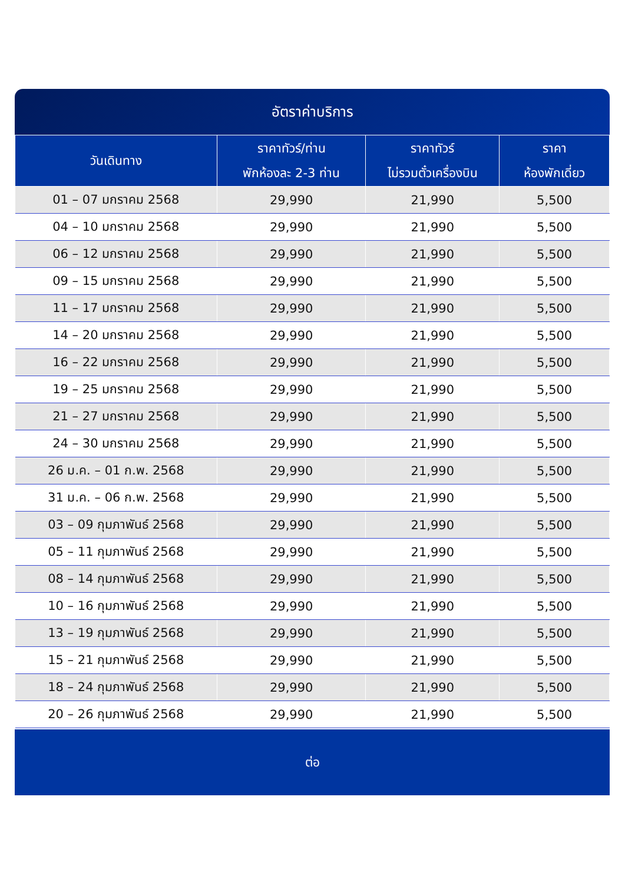อัตราค่าบริการ
| วันเดินทาง | ราคาทัวร์/ท่าน พักห้องละ 2-3 ท่าน | ราคาทัวร์ ไม่รวมตั๋วเครื่องบิน | ราคา ห้องพักเดี่ยว |
| --- | --- | --- | --- |
| 01 – 07 มกราคม 2568 | 29,990 | 21,990 | 5,500 |
| 04 – 10 มกราคม 2568 | 29,990 | 21,990 | 5,500 |
| 06 – 12 มกราคม 2568 | 29,990 | 21,990 | 5,500 |
| 09 – 15 มกราคม 2568 | 29,990 | 21,990 | 5,500 |
| 11 – 17 มกราคม 2568 | 29,990 | 21,990 | 5,500 |
| 14 – 20 มกราคม 2568 | 29,990 | 21,990 | 5,500 |
| 16 – 22 มกราคม 2568 | 29,990 | 21,990 | 5,500 |
| 19 – 25 มกราคม 2568 | 29,990 | 21,990 | 5,500 |
| 21 – 27 มกราคม 2568 | 29,990 | 21,990 | 5,500 |
| 24 – 30 มกราคม 2568 | 29,990 | 21,990 | 5,500 |
| 26 ม.ค. – 01 ก.พ. 2568 | 29,990 | 21,990 | 5,500 |
| 31 ม.ค. – 06 ก.พ. 2568 | 29,990 | 21,990 | 5,500 |
| 03 – 09 กุมภาพันธ์ 2568 | 29,990 | 21,990 | 5,500 |
| 05 – 11 กุมภาพันธ์ 2568 | 29,990 | 21,990 | 5,500 |
| 08 – 14 กุมภาพันธ์ 2568 | 29,990 | 21,990 | 5,500 |
| 10 – 16 กุมภาพันธ์ 2568 | 29,990 | 21,990 | 5,500 |
| 13 – 19 กุมภาพันธ์ 2568 | 29,990 | 21,990 | 5,500 |
| 15 – 21 กุมภาพันธ์ 2568 | 29,990 | 21,990 | 5,500 |
| 18 – 24 กุมภาพันธ์ 2568 | 29,990 | 21,990 | 5,500 |
| 20 – 26 กุมภาพันธ์ 2568 | 29,990 | 21,990 | 5,500 |
ต่อ